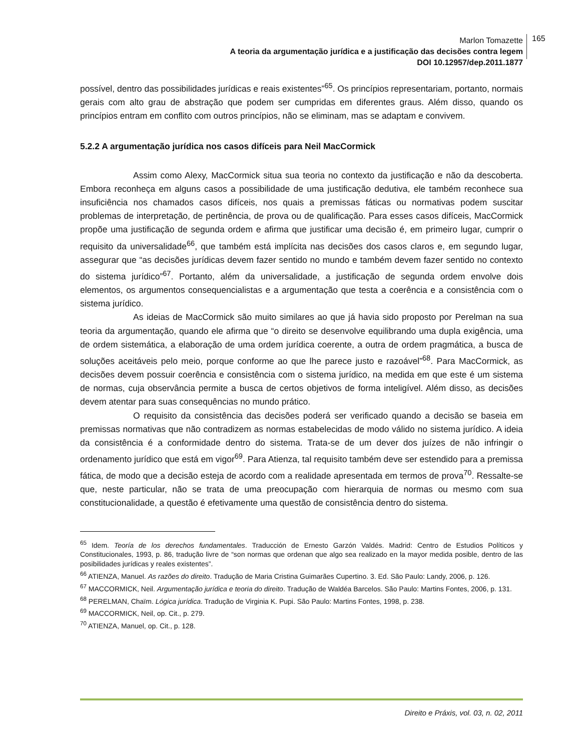Marlon Tomazette
A teoria da argumentação jurídica e a justificação das decisões contra legem
DOI 10.12957/dep.2011.1877
165
possível, dentro das possibilidades jurídicas e reais existentes”<sup>65</sup>. Os princípios representariam, portanto, normais gerais com alto grau de abstração que podem ser cumpridas em diferentes graus. Além disso, quando os princípios entram em conflito com outros princípios, não se eliminam, mas se adaptam e convivem.
5.2.2 A argumentação jurídica nos casos difíceis para Neil MacCormick
Assim como Alexy, MacCormick situa sua teoria no contexto da justificação e não da descoberta. Embora reconheça em alguns casos a possibilidade de uma justificação dedutiva, ele também reconhece sua insuficiência nos chamados casos difíceis, nos quais a premissas fáticas ou normativas podem suscitar problemas de interpretação, de pertinência, de prova ou de qualificação. Para esses casos difíceis, MacCormick propõe uma justificação de segunda ordem e afirma que justificar uma decisão é, em primeiro lugar, cumprir o requisito da universalidade<sup>66</sup>, que também está implícita nas decisões dos casos claros e, em segundo lugar, assegurar que “as decisões jurídicas devem fazer sentido no mundo e também devem fazer sentido no contexto do sistema jurídico”<sup>67</sup>. Portanto, além da universalidade, a justificação de segunda ordem envolve dois elementos, os argumentos consequencialistas e a argumentação que testa a coerência e a consistência com o sistema jurídico.
As ideias de MacCormick são muito similares ao que já havia sido proposto por Perelman na sua teoria da argumentação, quando ele afirma que “o direito se desenvolve equilibrando uma dupla exigência, uma de ordem sistemática, a elaboração de uma ordem jurídica coerente, a outra de ordem pragmática, a busca de soluções aceitáveis pelo meio, porque conforme ao que lhe parece justo e razoável”<sup>68</sup>. Para MacCormick, as decisões devem possuir coerência e consistência com o sistema jurídico, na medida em que este é um sistema de normas, cuja observância permite a busca de certos objetivos de forma inteligível. Além disso, as decisões devem atentar para suas consequências no mundo prático.
O requisito da consistência das decisões poderá ser verificado quando a decisão se baseia em premissas normativas que não contradizem as normas estabelecidas de modo válido no sistema jurídico. A ideia da consistência é a conformidade dentro do sistema. Trata-se de um dever dos juízes de não infringir o ordenamento jurídico que está em vigor<sup>69</sup>. Para Atienza, tal requisito também deve ser estendido para a premissa fática, de modo que a decisão esteja de acordo com a realidade apresentada em termos de prova<sup>70</sup>. Ressalte-se que, neste particular, não se trata de uma preocupação com hierarquia de normas ou mesmo com sua constitucionalidade, a questão é efetivamente uma questão de consistência dentro do sistema.
<sup>65</sup> Idem. Teoría de los derechos fundamentales. Traducción de Ernesto Garzón Valdés. Madrid: Centro de Estudios Políticos y Constitucionales, 1993, p. 86, tradução livre de “son normas que ordenan que algo sea realizado en la mayor medida posible, dentro de las posibilidades jurídicas y reales existentes”.
<sup>66</sup> ATIENZA, Manuel. As razões do direito. Tradução de Maria Cristina Guimarães Cupertino. 3. Ed. São Paulo: Landy, 2006, p. 126.
<sup>67</sup> MACCORMICK, Neil. Argumentação jurídica e teoria do direito. Tradução de Waldéa Barcelos. São Paulo: Martins Fontes, 2006, p. 131.
<sup>68</sup> PERELMAN, Chaïm. Lógica jurídica. Tradução de Virginia K. Pupi. São Paulo: Martins Fontes, 1998, p. 238.
<sup>69</sup> MACCORMICK, Neil, op. Cit., p. 279.
<sup>70</sup> ATIENZA, Manuel, op. Cit., p. 128.
Direito e Práxis, vol. 03, n. 02, 2011